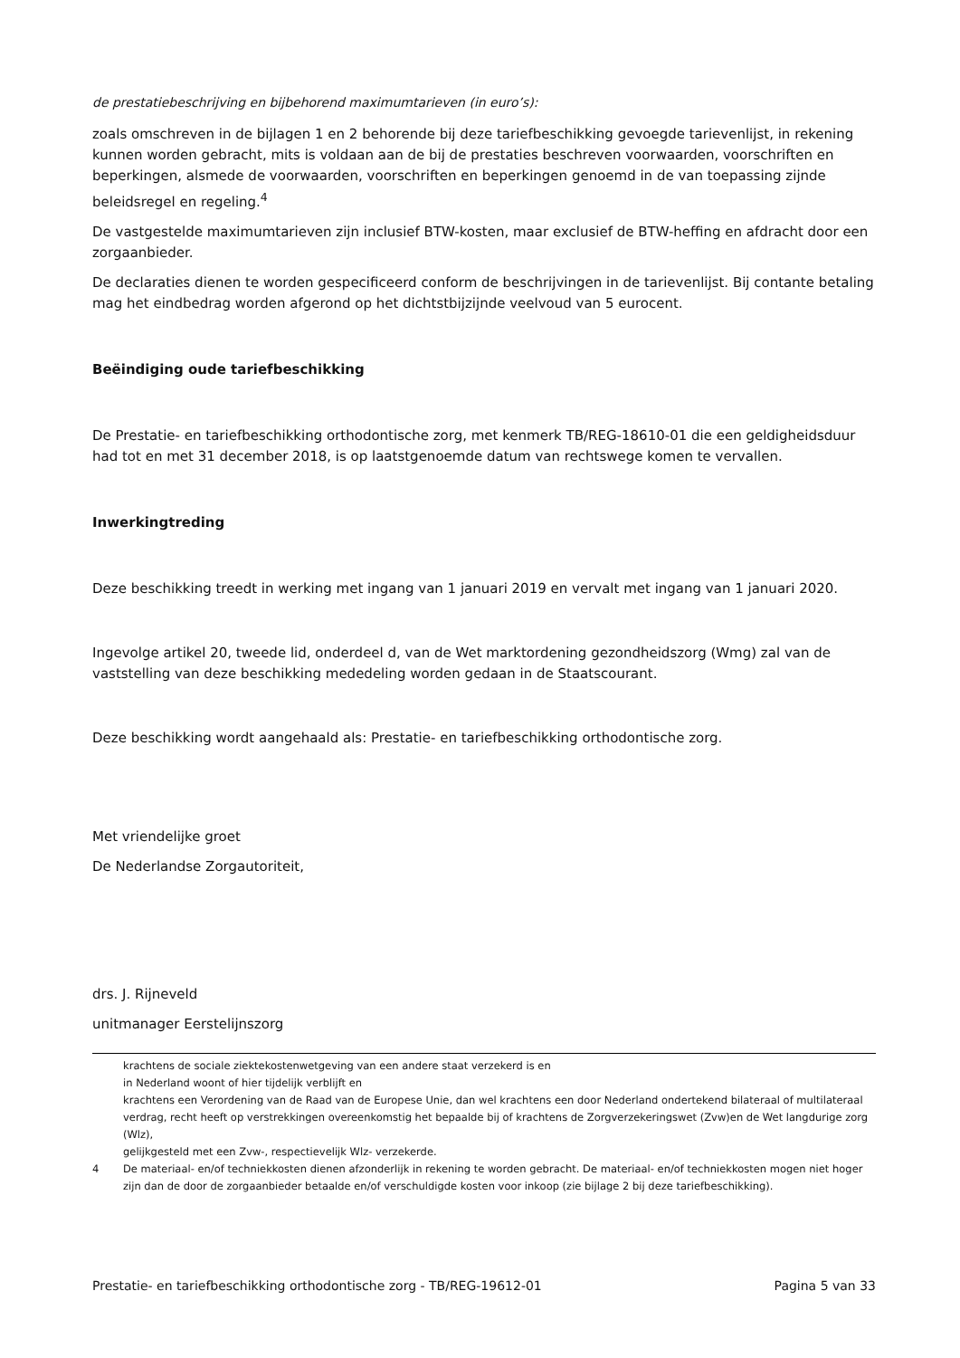de prestatiebeschrijving en bijbehorend maximumtarieven (in euro’s):
zoals omschreven in de bijlagen 1 en 2 behorende bij deze tariefbeschikking gevoegde tarievenlijst, in rekening kunnen worden gebracht, mits is voldaan aan de bij de prestaties beschreven voorwaarden, voorschriften en beperkingen, alsmede de voorwaarden, voorschriften en beperkingen genoemd in de van toepassing zijnde beleidsregel en regeling.<sup>4</sup>
De vastgestelde maximumtarieven zijn inclusief BTW-kosten, maar exclusief de BTW-heffing en afdracht door een zorgaanbieder.
De declaraties dienen te worden gespecificeerd conform de beschrijvingen in de tarievenlijst. Bij contante betaling mag het eindbedrag worden afgerond op het dichtstbijzijnde veelvoud van 5 eurocent.
Beëindiging oude tariefbeschikking
De Prestatie- en tariefbeschikking orthodontische zorg, met kenmerk TB/REG-18610-01 die een geldigheidsduur had tot en met 31 december 2018, is op laatstgenoemde datum van rechtswege komen te vervallen.
Inwerkingtreding
Deze beschikking treedt in werking met ingang van 1 januari 2019 en vervalt met ingang van 1 januari 2020.
Ingevolge artikel 20, tweede lid, onderdeel d, van de Wet marktordening gezondheidszorg (Wmg) zal van de vaststelling van deze beschikking mededeling worden gedaan in de Staatscourant.
Deze beschikking wordt aangehaald als: Prestatie- en tariefbeschikking orthodontische zorg.
Met vriendelijke groet
De Nederlandse Zorgautoriteit,
drs. J. Rijneveld
unitmanager Eerstelijnszorg
krachtens de sociale ziektekostenwetgeving van een andere staat verzekerd is en
in Nederland woont of hier tijdelijk verblijft en
krachtens een Verordening van de Raad van de Europese Unie, dan wel krachtens een door Nederland ondertekend bilateraal of multilateraal verdrag, recht heeft op verstrekkingen overeenkomstig het bepaalde bij of krachtens de Zorgverzekeringswet (Zvw)en de Wet langdurige zorg (Wlz),
gelijkgesteld met een Zvw-, respectievelijk Wlz- verzekerde.
4 De materiaal- en/of techniekkosten dienen afzonderlijk in rekening te worden gebracht. De materiaal- en/of techniekkosten mogen niet hoger zijn dan de door de zorgaanbieder betaalde en/of verschuldigde kosten voor inkoop (zie bijlage 2 bij deze tariefbeschikking).
Prestatie- en tariefbeschikking orthodontische zorg - TB/REG-19612-01 Pagina 5 van 33